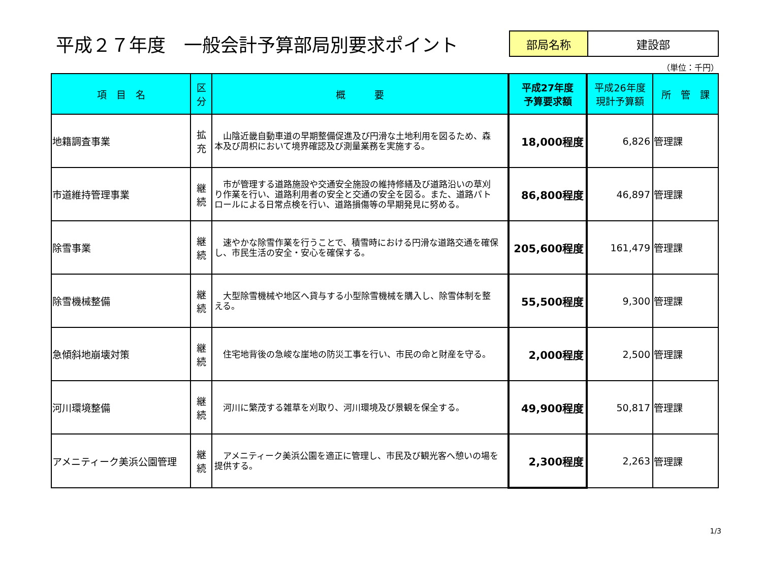平成２７年度　一般会計予算部局別要求ポイント
| 部局名称 | 建設部 |
（単位：千円）
| 項 目 名 | 区 分 | 概 要 | 平成27年度 予算要求額 | 平成26年度 現計予算額 | 所 管 課 |
| --- | --- | --- | --- | --- | --- |
| 地籍調査事業 | 拡 充 | 山陰近畿自動車道の早期整備促進及び円滑な土地利用を図るため、森本及び周枳において境界確認及び測量業務を実施する。 | 18,000程度 | 6,826 | 管理課 |
| 市道維持管理事業 | 継 続 | 市が管理する道路施設や交通安全施設の維持修繕及び道路沿いの草刈り作業を行い、道路利用者の安全と交通の安全を図る。また、道路パトロールによる日常点検を行い、道路損傷等の早期発見に努める。 | 86,800程度 | 46,897 | 管理課 |
| 除雪事業 | 継 続 | 速やかな除雪作業を行うことで、積雪時における円滑な道路交通を確保し、市民生活の安全・安心を確保する。 | 205,600程度 | 161,479 | 管理課 |
| 除雪機械整備 | 継 続 | 大型除雪機械や地区へ貸与する小型除雪機械を購入し、除雪体制を整える。 | 55,500程度 | 9,300 | 管理課 |
| 急傾斜地崩壊対策 | 継 続 | 住宅地背後の急峻な崖地の防災工事を行い、市民の命と財産を守る。 | 2,000程度 | 2,500 | 管理課 |
| 河川環境整備 | 継 続 | 河川に繁茂する雑草を刈取り、河川環境及び景観を保全する。 | 49,900程度 | 50,817 | 管理課 |
| アメニティーク美浜公園管理 | 継 続 | アメニティーク美浜公園を適正に管理し、市民及び観光客へ憩いの場を提供する。 | 2,300程度 | 2,263 | 管理課 |
1/3